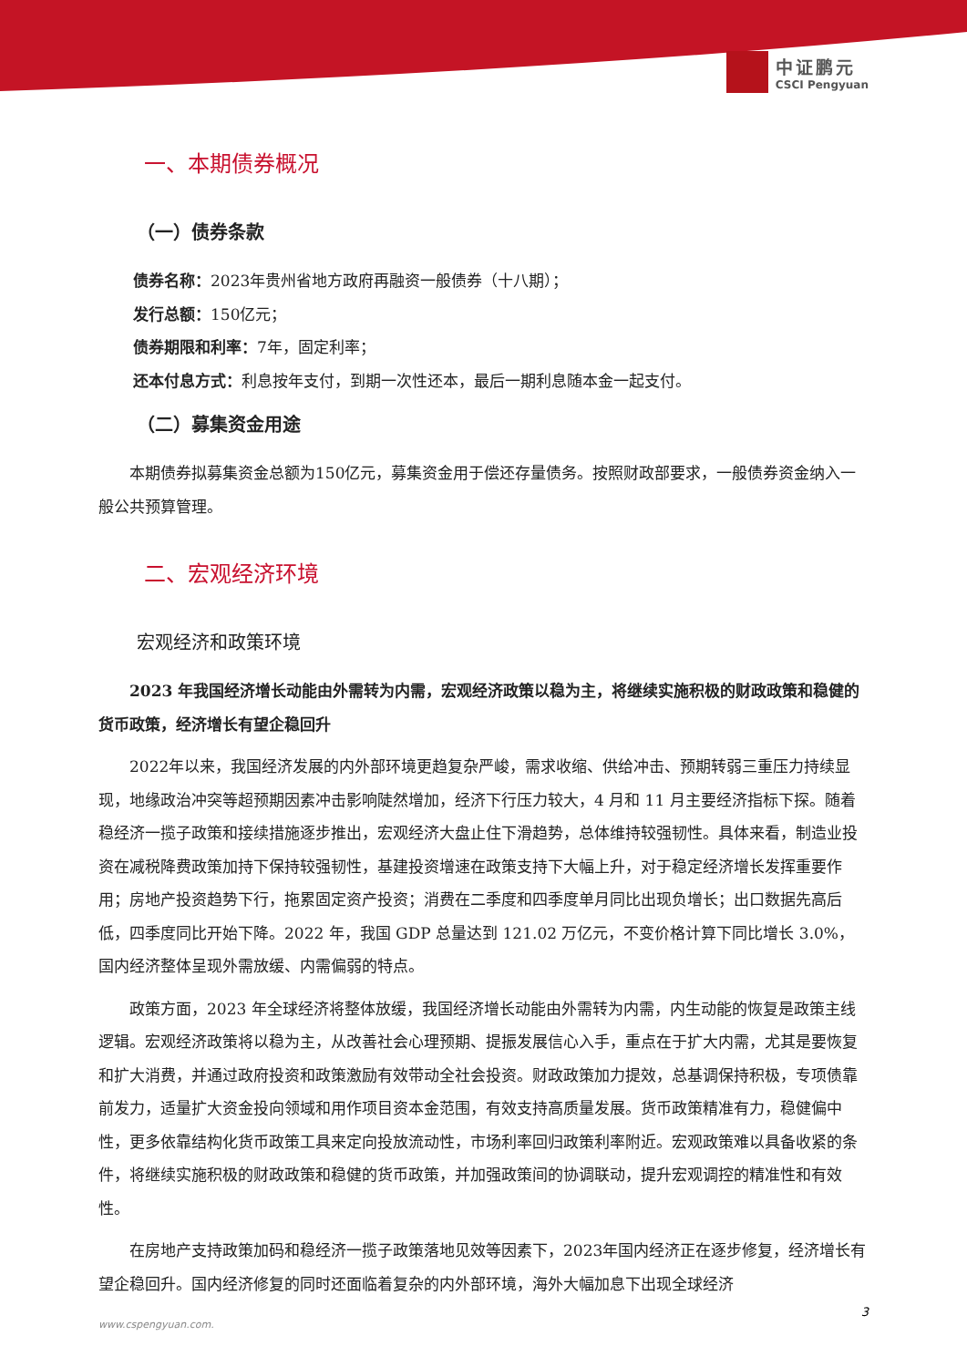中证鹏元
CSCI Pengyuan
一、本期债券概况
（一）债券条款
债券名称：2023年贵州省地方政府再融资一般债券（十八期）；
发行总额：150亿元；
债券期限和利率：7年，固定利率；
还本付息方式：利息按年支付，到期一次性还本，最后一期利息随本金一起支付。
（二）募集资金用途
本期债券拟募集资金总额为150亿元，募集资金用于偿还存量债务。按照财政部要求，一般债券资金纳入一般公共预算管理。
二、宏观经济环境
宏观经济和政策环境
2023 年我国经济增长动能由外需转为内需，宏观经济政策以稳为主，将继续实施积极的财政政策和稳健的货币政策，经济增长有望企稳回升
2022年以来，我国经济发展的内外部环境更趋复杂严峻，需求收缩、供给冲击、预期转弱三重压力持续显现，地缘政治冲突等超预期因素冲击影响陡然增加，经济下行压力较大，4 月和 11 月主要经济指标下探。随着稳经济一揽子政策和接续措施逐步推出，宏观经济大盘止住下滑趋势，总体维持较强韧性。具体来看，制造业投资在减税降费政策加持下保持较强韧性，基建投资增速在政策支持下大幅上升，对于稳定经济增长发挥重要作用；房地产投资趋势下行，拖累固定资产投资；消费在二季度和四季度单月同比出现负增长；出口数据先高后低，四季度同比开始下降。2022 年，我国 GDP 总量达到 121.02 万亿元，不变价格计算下同比增长 3.0%，国内经济整体呈现外需放缓、内需偏弱的特点。
政策方面，2023 年全球经济将整体放缓，我国经济增长动能由外需转为内需，内生动能的恢复是政策主线逻辑。宏观经济政策将以稳为主，从改善社会心理预期、提振发展信心入手，重点在于扩大内需，尤其是要恢复和扩大消费，并通过政府投资和政策激励有效带动全社会投资。财政政策加力提效，总基调保持积极，专项债靠前发力，适量扩大资金投向领域和用作项目资本金范围，有效支持高质量发展。货币政策精准有力，稳健偏中性，更多依靠结构化货币政策工具来定向投放流动性，市场利率回归政策利率附近。宏观政策难以具备收紧的条件，将继续实施积极的财政政策和稳健的货币政策，并加强政策间的协调联动，提升宏观调控的精准性和有效性。
在房地产支持政策加码和稳经济一揽子政策落地见效等因素下，2023年国内经济正在逐步修复，经济增长有望企稳回升。国内经济修复的同时还面临着复杂的内外部环境，海外大幅加息下出现全球经济
3
www.cspengyuan.com.